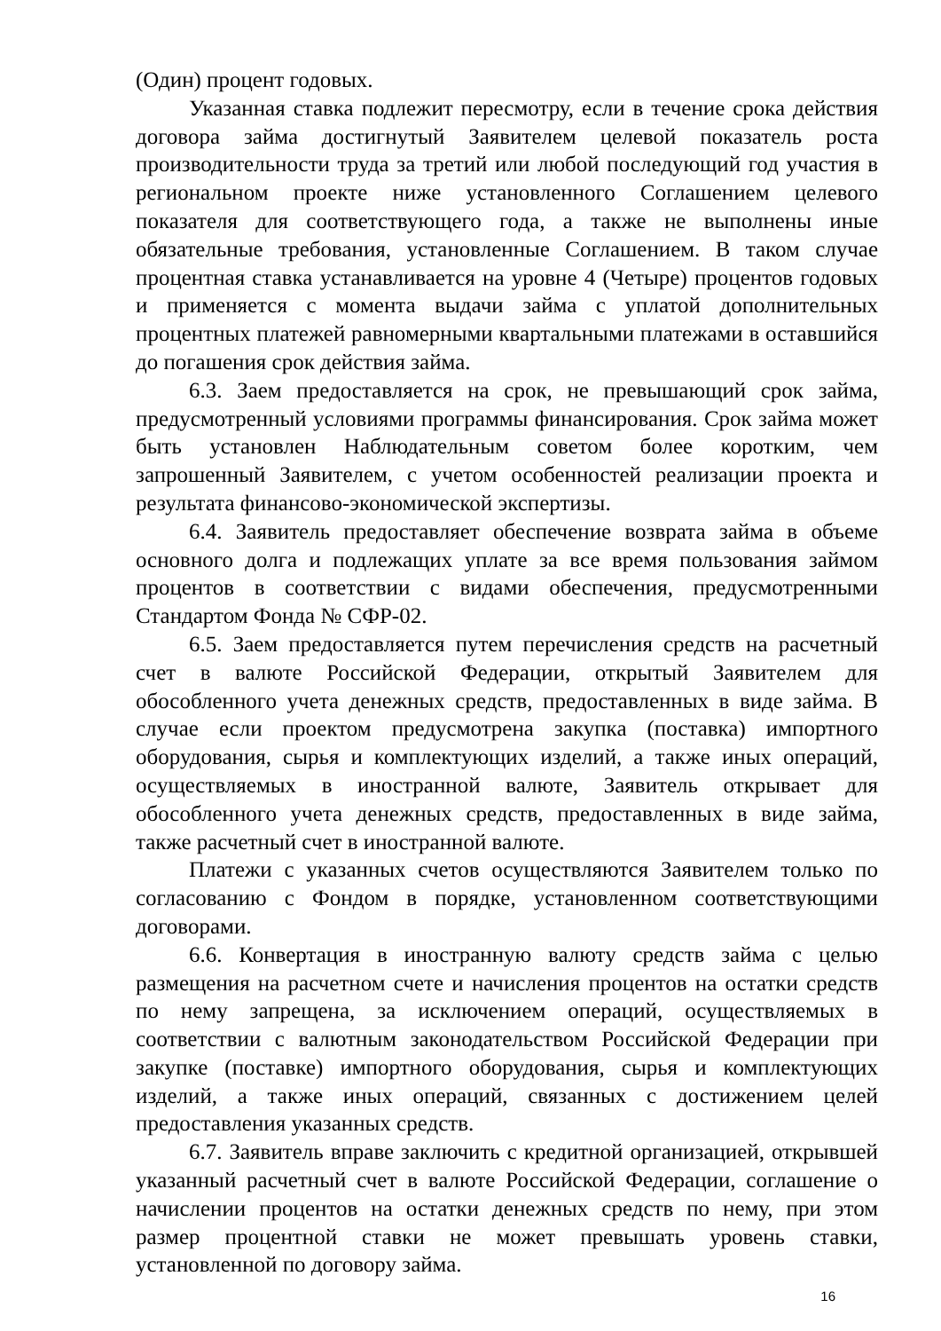(Один) процент годовых.
Указанная ставка подлежит пересмотру, если в течение срока действия договора займа достигнутый Заявителем целевой показатель роста производительности труда за третий или любой последующий год участия в региональном проекте ниже установленного Соглашением целевого показателя для соответствующего года, а также не выполнены иные обязательные требования, установленные Соглашением. В таком случае процентная ставка устанавливается на уровне 4 (Четыре) процентов годовых и применяется с момента выдачи займа с уплатой дополнительных процентных платежей равномерными квартальными платежами в оставшийся до погашения срок действия займа.
6.3. Заем предоставляется на срок, не превышающий срок займа, предусмотренный условиями программы финансирования. Срок займа может быть установлен Наблюдательным советом более коротким, чем запрошенный Заявителем, с учетом особенностей реализации проекта и результата финансово-экономической экспертизы.
6.4. Заявитель предоставляет обеспечение возврата займа в объеме основного долга и подлежащих уплате за все время пользования займом процентов в соответствии с видами обеспечения, предусмотренными Стандартом Фонда № СФР-02.
6.5. Заем предоставляется путем перечисления средств на расчетный счет в валюте Российской Федерации, открытый Заявителем для обособленного учета денежных средств, предоставленных в виде займа. В случае если проектом предусмотрена закупка (поставка) импортного оборудования, сырья и комплектующих изделий, а также иных операций, осуществляемых в иностранной валюте, Заявитель открывает для обособленного учета денежных средств, предоставленных в виде займа, также расчетный счет в иностранной валюте.
Платежи с указанных счетов осуществляются Заявителем только по согласованию с Фондом в порядке, установленном соответствующими договорами.
6.6. Конвертация в иностранную валюту средств займа с целью размещения на расчетном счете и начисления процентов на остатки средств по нему запрещена, за исключением операций, осуществляемых в соответствии с валютным законодательством Российской Федерации при закупке (поставке) импортного оборудования, сырья и комплектующих изделий, а также иных операций, связанных с достижением целей предоставления указанных средств.
6.7. Заявитель вправе заключить с кредитной организацией, открывшей указанный расчетный счет в валюте Российской Федерации, соглашение о начислении процентов на остатки денежных средств по нему, при этом размер процентной ставки не может превышать уровень ставки, установленной по договору займа.
16